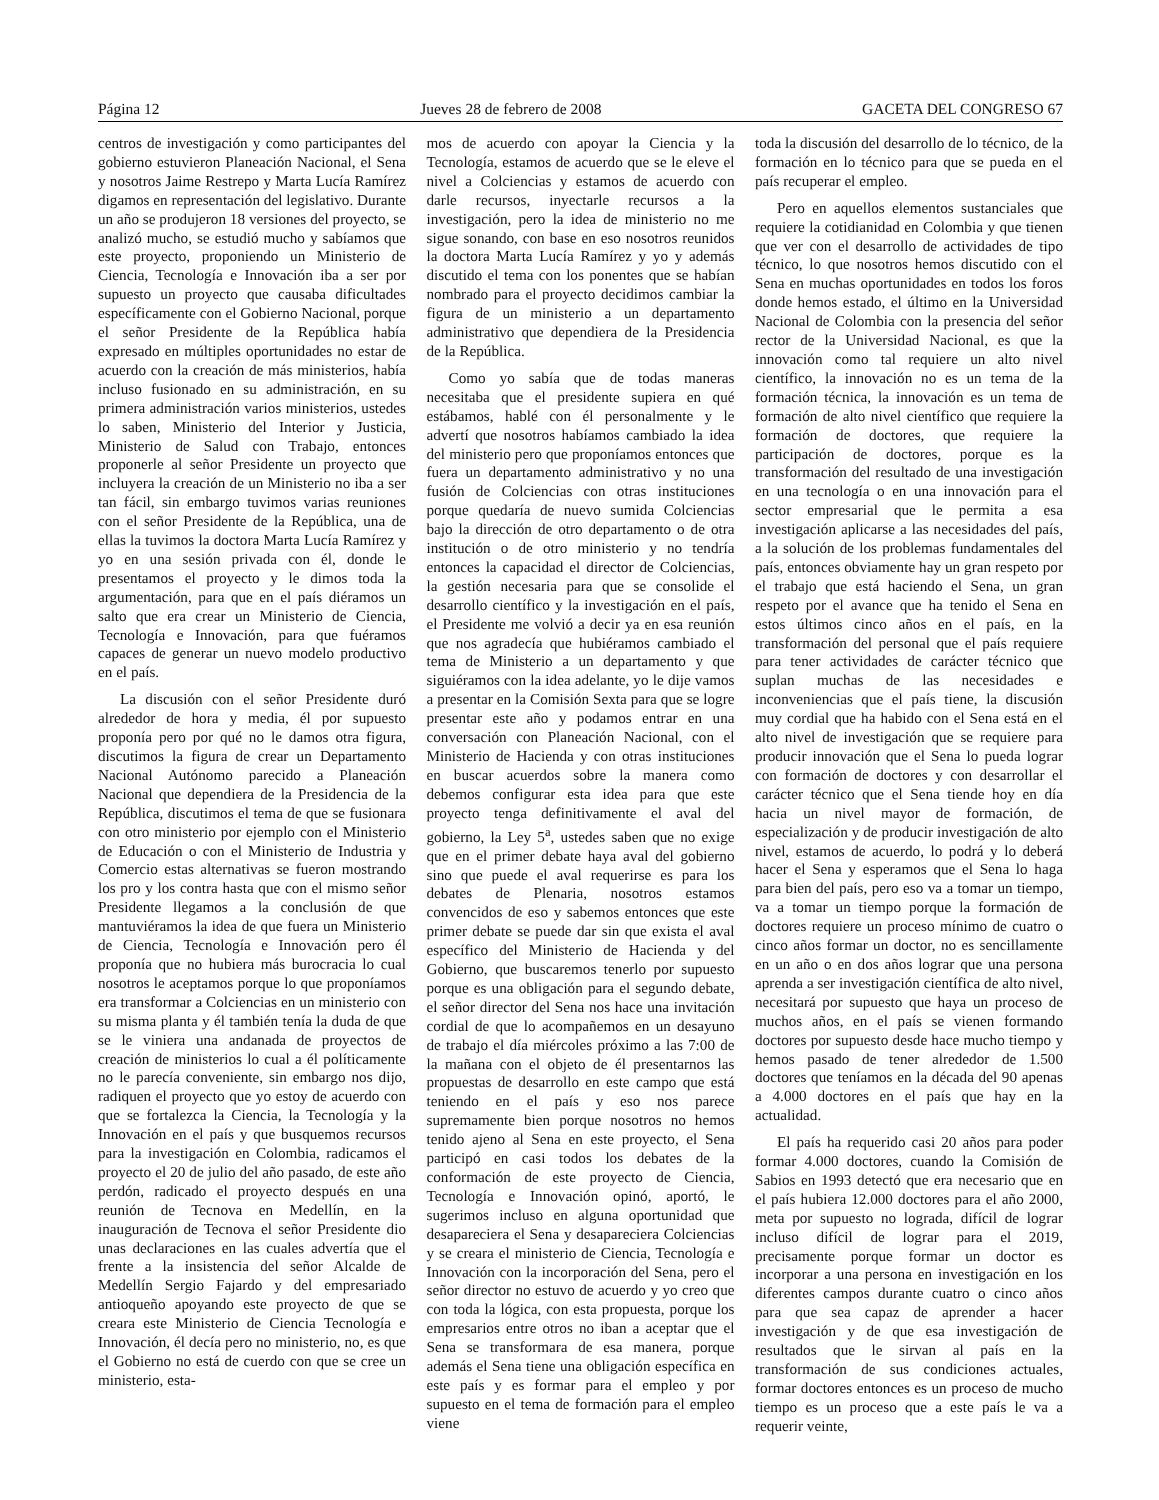Página 12 Jueves 28 de febrero de 2008 GACETA DEL CONGRESO 67
centros de investigación y como participantes del gobierno estuvieron Planeación Nacional, el Sena y nosotros Jaime Restrepo y Marta Lucía Ramírez digamos en representación del legislativo. Durante un año se produjeron 18 versiones del proyecto, se analizó mucho, se estudió mucho y sabíamos que este proyecto, proponiendo un Ministerio de Ciencia, Tecnología e Innovación iba a ser por supuesto un proyecto que causaba dificultades específicamente con el Gobierno Nacional, porque el señor Presidente de la República había expresado en múltiples oportunidades no estar de acuerdo con la creación de más ministerios, había incluso fusionado en su administración, en su primera administración varios ministerios, ustedes lo saben, Ministerio del Interior y Justicia, Ministerio de Salud con Trabajo, entonces proponerle al señor Presidente un proyecto que incluyera la creación de un Ministerio no iba a ser tan fácil, sin embargo tuvimos varias reuniones con el señor Presidente de la República, una de ellas la tuvimos la doctora Marta Lucía Ramírez y yo en una sesión privada con él, donde le presentamos el proyecto y le dimos toda la argumentación, para que en el país diéramos un salto que era crear un Ministerio de Ciencia, Tecnología e Innovación, para que fuéramos capaces de generar un nuevo modelo productivo en el país.
La discusión con el señor Presidente duró alrededor de hora y media, él por supuesto proponía pero por qué no le damos otra figura, discutimos la figura de crear un Departamento Nacional Autónomo parecido a Planeación Nacional que dependiera de la Presidencia de la República, discutimos el tema de que se fusionara con otro ministerio por ejemplo con el Ministerio de Educación o con el Ministerio de Industria y Comercio estas alternativas se fueron mostrando los pro y los contra hasta que con el mismo señor Presidente llegamos a la conclusión de que mantuviéramos la idea de que fuera un Ministerio de Ciencia, Tecnología e Innovación pero él proponía que no hubiera más burocracia lo cual nosotros le aceptamos porque lo que proponíamos era transformar a Colciencias en un ministerio con su misma planta y él también tenía la duda de que se le viniera una andanada de proyectos de creación de ministerios lo cual a él políticamente no le parecía conveniente, sin embargo nos dijo, radiquen el proyecto que yo estoy de acuerdo con que se fortalezca la Ciencia, la Tecnología y la Innovación en el país y que busquemos recursos para la investigación en Colombia, radicamos el proyecto el 20 de julio del año pasado, de este año perdón, radicado el proyecto después en una reunión de Tecnova en Medellín, en la inauguración de Tecnova el señor Presidente dio unas declaraciones en las cuales advertía que el frente a la insistencia del señor Alcalde de Medellín Sergio Fajardo y del empresariado antioqueño apoyando este proyecto de que se creara este Ministerio de Ciencia Tecnología e Innovación, él decía pero no ministerio, no, es que el Gobierno no está de cuerdo con que se cree un ministerio, esta-
mos de acuerdo con apoyar la Ciencia y la Tecnología, estamos de acuerdo que se le eleve el nivel a Colciencias y estamos de acuerdo con darle recursos, inyectarle recursos a la investigación, pero la idea de ministerio no me sigue sonando, con base en eso nosotros reunidos la doctora Marta Lucía Ramírez y yo y además discutido el tema con los ponentes que se habían nombrado para el proyecto decidimos cambiar la figura de un ministerio a un departamento administrativo que dependiera de la Presidencia de la República.
Como yo sabía que de todas maneras necesitaba que el presidente supiera en qué estábamos, hablé con él personalmente y le advertí que nosotros habíamos cambiado la idea del ministerio pero que proponíamos entonces que fuera un departamento administrativo y no una fusión de Colciencias con otras instituciones porque quedaría de nuevo sumida Colciencias bajo la dirección de otro departamento o de otra institución o de otro ministerio y no tendría entonces la capacidad el director de Colciencias, la gestión necesaria para que se consolide el desarrollo científico y la investigación en el país, el Presidente me volvió a decir ya en esa reunión que nos agradecía que hubiéramos cambiado el tema de Ministerio a un departamento y que siguiéramos con la idea adelante, yo le dije vamos a presentar en la Comisión Sexta para que se logre presentar este año y podamos entrar en una conversación con Planeación Nacional, con el Ministerio de Hacienda y con otras instituciones en buscar acuerdos sobre la manera como debemos configurar esta idea para que este proyecto tenga definitivamente el aval del gobierno, la Ley 5<sup>a</sup>, ustedes saben que no exige que en el primer debate haya aval del gobierno sino que puede el aval requerirse es para los debates de Plenaria, nosotros estamos convencidos de eso y sabemos entonces que este primer debate se puede dar sin que exista el aval específico del Ministerio de Hacienda y del Gobierno, que buscaremos tenerlo por supuesto porque es una obligación para el segundo debate, el señor director del Sena nos hace una invitación cordial de que lo acompañemos en un desayuno de trabajo el día miércoles próximo a las 7:00 de la mañana con el objeto de él presentarnos las propuestas de desarrollo en este campo que está teniendo en el país y eso nos parece supremamente bien porque nosotros no hemos tenido ajeno al Sena en este proyecto, el Sena participó en casi todos los debates de la conformación de este proyecto de Ciencia, Tecnología e Innovación opinó, aportó, le sugerimos incluso en alguna oportunidad que desapareciera el Sena y desapareciera Colciencias y se creara el ministerio de Ciencia, Tecnología e Innovación con la incorporación del Sena, pero el señor director no estuvo de acuerdo y yo creo que con toda la lógica, con esta propuesta, porque los empresarios entre otros no iban a aceptar que el Sena se transformara de esa manera, porque además el Sena tiene una obligación específica en este país y es formar para el empleo y por supuesto en el tema de formación para el empleo viene
toda la discusión del desarrollo de lo técnico, de la formación en lo técnico para que se pueda en el país recuperar el empleo.
Pero en aquellos elementos sustanciales que requiere la cotidianidad en Colombia y que tienen que ver con el desarrollo de actividades de tipo técnico, lo que nosotros hemos discutido con el Sena en muchas oportunidades en todos los foros donde hemos estado, el último en la Universidad Nacional de Colombia con la presencia del señor rector de la Universidad Nacional, es que la innovación como tal requiere un alto nivel científico, la innovación no es un tema de la formación técnica, la innovación es un tema de formación de alto nivel científico que requiere la formación de doctores, que requiere la participación de doctores, porque es la transformación del resultado de una investigación en una tecnología o en una innovación para el sector empresarial que le permita a esa investigación aplicarse a las necesidades del país, a la solución de los problemas fundamentales del país, entonces obviamente hay un gran respeto por el trabajo que está haciendo el Sena, un gran respeto por el avance que ha tenido el Sena en estos últimos cinco años en el país, en la transformación del personal que el país requiere para tener actividades de carácter técnico que suplan muchas de las necesidades e inconveniencias que el país tiene, la discusión muy cordial que ha habido con el Sena está en el alto nivel de investigación que se requiere para producir innovación que el Sena lo pueda lograr con formación de doctores y con desarrollar el carácter técnico que el Sena tiende hoy en día hacia un nivel mayor de formación, de especialización y de producir investigación de alto nivel, estamos de acuerdo, lo podrá y lo deberá hacer el Sena y esperamos que el Sena lo haga para bien del país, pero eso va a tomar un tiempo, va a tomar un tiempo porque la formación de doctores requiere un proceso mínimo de cuatro o cinco años formar un doctor, no es sencillamente en un año o en dos años lograr que una persona aprenda a ser investigación científica de alto nivel, necesitará por supuesto que haya un proceso de muchos años, en el país se vienen formando doctores por supuesto desde hace mucho tiempo y hemos pasado de tener alrededor de 1.500 doctores que teníamos en la década del 90 apenas a 4.000 doctores en el país que hay en la actualidad.
El país ha requerido casi 20 años para poder formar 4.000 doctores, cuando la Comisión de Sabios en 1993 detectó que era necesario que en el país hubiera 12.000 doctores para el año 2000, meta por supuesto no lograda, difícil de lograr incluso difícil de lograr para el 2019, precisamente porque formar un doctor es incorporar a una persona en investigación en los diferentes campos durante cuatro o cinco años para que sea capaz de aprender a hacer investigación y de que esa investigación de resultados que le sirvan al país en la transformación de sus condiciones actuales, formar doctores entonces es un proceso de mucho tiempo es un proceso que a este país le va a requerir veinte,